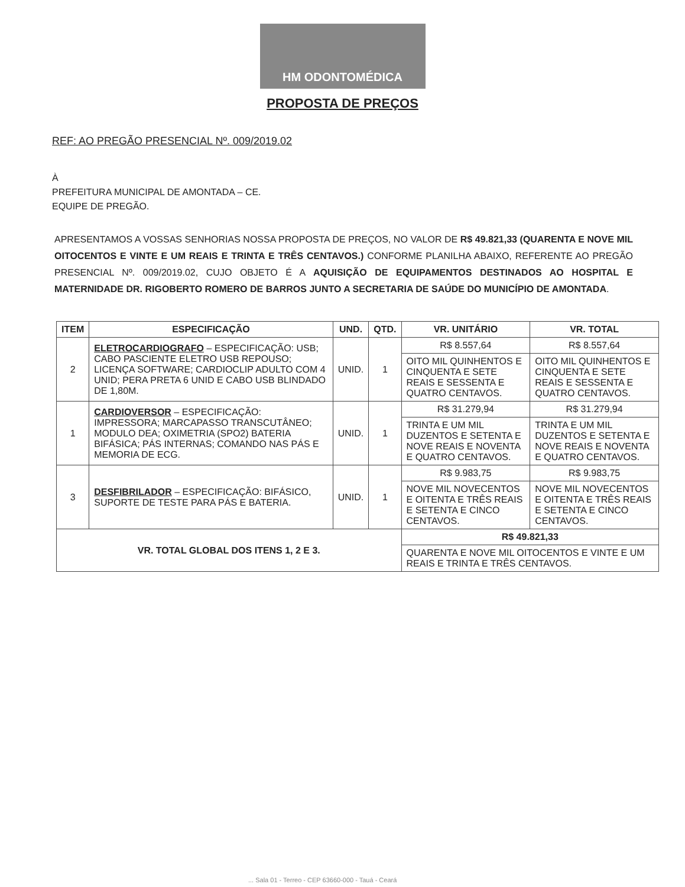HM ODONTOMÉDICA
PROPOSTA DE PREÇOS
REF: AO PREGÃO PRESENCIAL Nº. 009/2019.02
À
PREFEITURA MUNICIPAL DE AMONTADA – CE.
EQUIPE DE PREGÃO.
APRESENTAMOS A VOSSAS SENHORIAS NOSSA PROPOSTA DE PREÇOS, NO VALOR DE R$ 49.821,33 (QUARENTA E NOVE MIL OITOCENTOS E VINTE E UM REAIS E TRINTA E TRÊS CENTAVOS.) CONFORME PLANILHA ABAIXO, REFERENTE AO PREGÃO PRESENCIAL Nº. 009/2019.02, CUJO OBJETO É A AQUISIÇÃO DE EQUIPAMENTOS DESTINADOS AO HOSPITAL E MATERNIDADE DR. RIGOBERTO ROMERO DE BARROS JUNTO A SECRETARIA DE SAÚDE DO MUNICÍPIO DE AMONTADA.
| ITEM | ESPECIFICAÇÃO | UND. | QTD. | VR. UNITÁRIO | VR. TOTAL |
| --- | --- | --- | --- | --- | --- |
| 2 | ELETROCARDIOGRAFO – ESPECIFICAÇÃO: USB; CABO PASCIENTE ELETRO USB REPOUSO; LICENÇA SOFTWARE; CARDIOCLIP ADULTO COM 4 UNID; PERA PRETA 6 UNID E CABO USB BLINDADO DE 1,80M. | UNID. | 1 | R$ 8.557,64 | R$ 8.557,64 |
| | | | | OITO MIL QUINHENTOS E CINQUENTA E SETE REAIS E SESSENTA E QUATRO CENTAVOS. | OITO MIL QUINHENTOS E CINQUENTA E SETE REAIS E SESSENTA E QUATRO CENTAVOS. |
| 1 | CARDIOVERSOR – ESPECIFICAÇÃO: IMPRESSORA; MARCAPASSO TRANSCUTÂNEO; MODULO DEA; OXIMETRIA (SPO2) BATERIA BIFÁSICA; PÁS INTERNAS; COMANDO NAS PÁS E MEMORIA DE ECG. | UNID. | 1 | R$ 31.279,94 | R$ 31.279,94 |
| | | | | TRINTA E UM MIL DUZENTOS E SETENTA E NOVE REAIS E NOVENTA E QUATRO CENTAVOS. | TRINTA E UM MIL DUZENTOS E SETENTA E NOVE REAIS E NOVENTA E QUATRO CENTAVOS. |
| 3 | DESFIBRILADOR – ESPECIFICAÇÃO: BIFÁSICO, SUPORTE DE TESTE PARA PÁS E BATERIA. | UNID. | 1 | R$ 9.983,75 | R$ 9.983,75 |
| | | | | NOVE MIL NOVECENTOS E OITENTA E TRÊS REAIS E SETENTA E CINCO CENTAVOS. | NOVE MIL NOVECENTOS E OITENTA E TRÊS REAIS E SETENTA E CINCO CENTAVOS. |
| VR. TOTAL GLOBAL DOS ITENS 1, 2 E 3. | | | | R$ 49.821,33 | |
| | | | | QUARENTA E NOVE MIL OITOCENTOS E VINTE E UM REAIS E TRINTA E TRÊS CENTAVOS. | |
... Sala 01 - Terreo - CEP 63660-000 - Tauá - Ceará